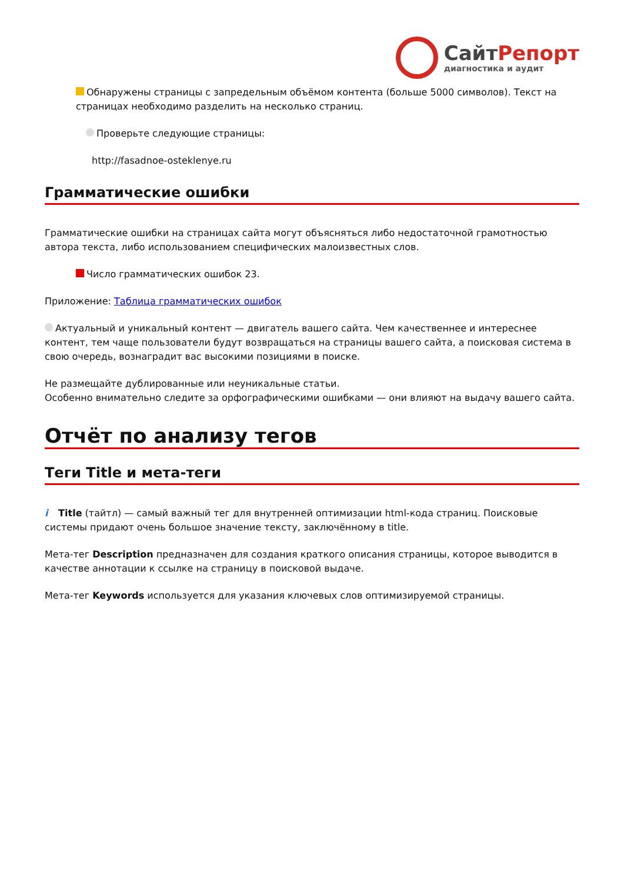СайтРепорт
диагностика и аудит
Обнаружены страницы с запредельным объёмом контента (больше 5000 символов). Текст на страницах необходимо разделить на несколько страниц.
Проверьте следующие страницы:
http://fasadnoe-osteklenye.ru
Грамматические ошибки
Грамматические ошибки на страницах сайта могут объясняться либо недостаточной грамотностью автора текста, либо использованием специфических малоизвестных слов.
Число грамматических ошибок 23.
Приложение: Таблица грамматических ошибок
Актуальный и уникальный контент — двигатель вашего сайта. Чем качественнее и интереснее контент, тем чаще пользователи будут возвращаться на страницы вашего сайта, а поисковая система в свою очередь, вознаградит вас высокими позициями в поиске.
Не размещайте дублированные или неуникальные статьи.
Особенно внимательно следите за орфографическими ошибками — они влияют на выдачу вашего сайта.
Отчёт по анализу тегов
Теги Title и мета-теги
i Title (тайтл) — самый важный тег для внутренней оптимизации html-кода страниц. Поисковые системы придают очень большое значение тексту, заключённому в title.
Мета-тег Description предназначен для создания краткого описания страницы, которое выводится в качестве аннотации к ссылке на страницу в поисковой выдаче.
Мета-тег Keywords используется для указания ключевых слов оптимизируемой страницы.